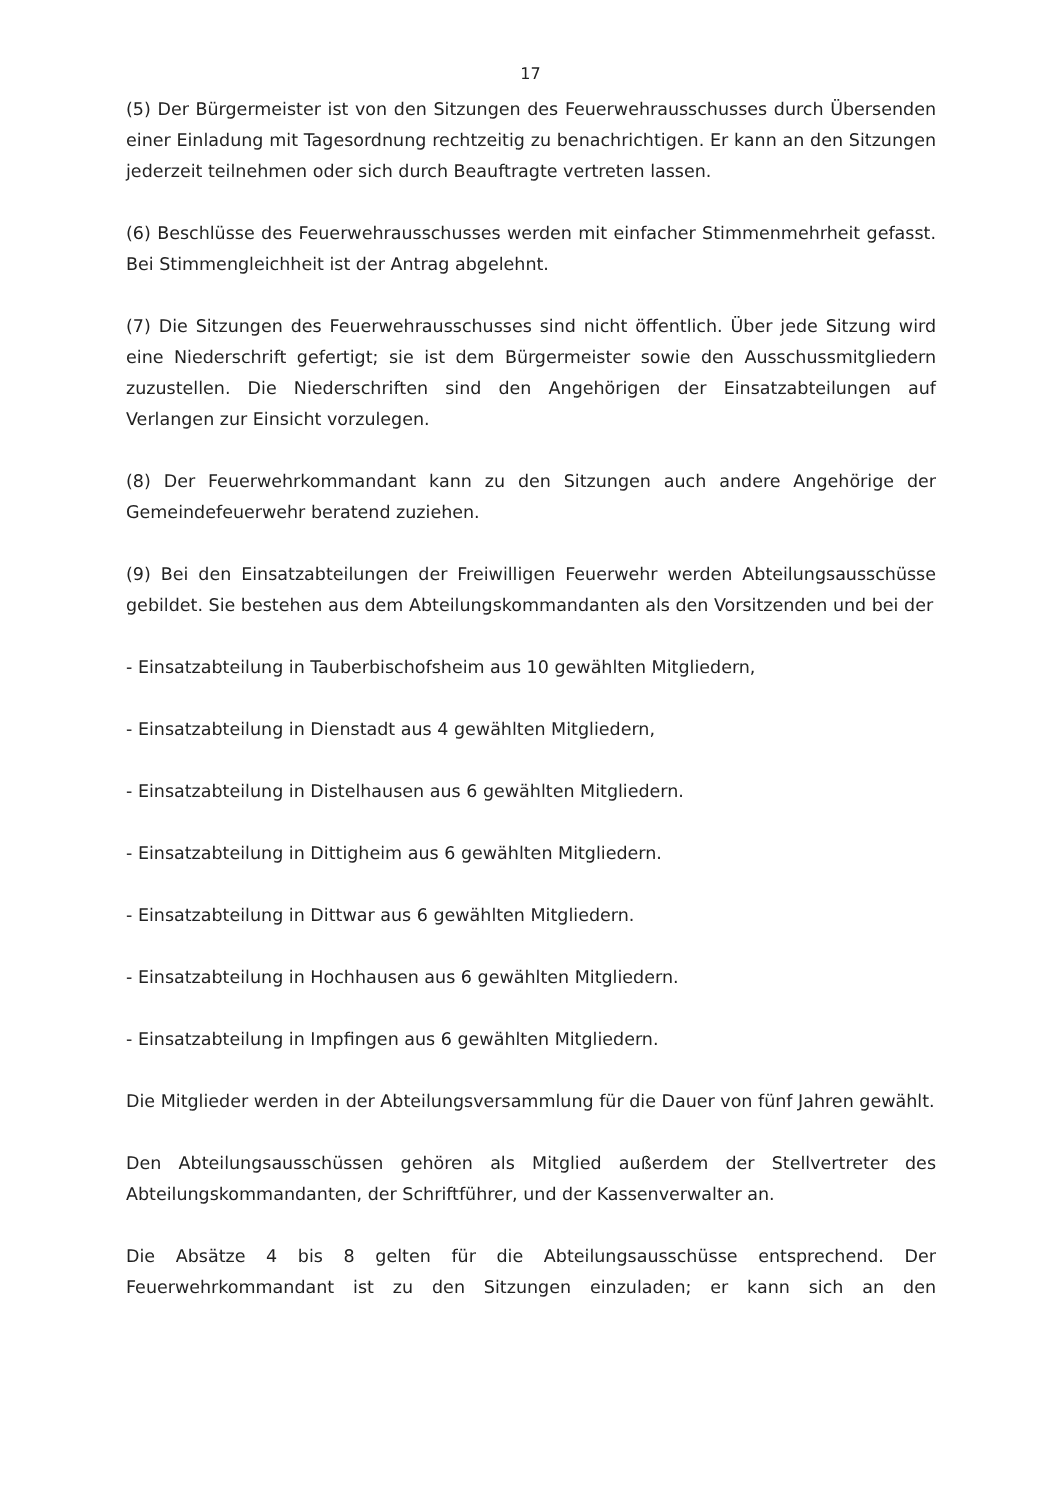17
(5) Der Bürgermeister ist von den Sitzungen des Feuerwehrausschusses durch Übersenden einer Einladung mit Tagesordnung rechtzeitig zu benachrichtigen. Er kann an den Sitzungen jederzeit teilnehmen oder sich durch Beauftragte vertreten lassen.
(6) Beschlüsse des Feuerwehrausschusses werden mit einfacher Stimmenmehrheit gefasst. Bei Stimmengleichheit ist der Antrag abgelehnt.
(7) Die Sitzungen des Feuerwehrausschusses sind nicht öffentlich. Über jede Sitzung wird eine Niederschrift gefertigt; sie ist dem Bürgermeister sowie den Ausschussmitgliedern zuzustellen. Die Niederschriften sind den Angehörigen der Einsatzabteilungen auf Verlangen zur Einsicht vorzulegen.
(8) Der Feuerwehrkommandant kann zu den Sitzungen auch andere Angehörige der Gemeindefeuerwehr beratend zuziehen.
(9) Bei den Einsatzabteilungen der Freiwilligen Feuerwehr werden Abteilungsausschüsse gebildet. Sie bestehen aus dem Abteilungskommandanten als den Vorsitzenden und bei der
- Einsatzabteilung in Tauberbischofsheim aus 10 gewählten Mitgliedern,
- Einsatzabteilung in Dienstadt aus 4 gewählten Mitgliedern,
- Einsatzabteilung in Distelhausen aus 6 gewählten Mitgliedern.
- Einsatzabteilung in Dittigheim aus 6 gewählten Mitgliedern.
- Einsatzabteilung in Dittwar aus 6 gewählten Mitgliedern.
- Einsatzabteilung in Hochhausen aus 6 gewählten Mitgliedern.
- Einsatzabteilung in Impfingen aus 6 gewählten Mitgliedern.
Die Mitglieder werden in der Abteilungsversammlung für die Dauer von fünf Jahren gewählt.
Den Abteilungsausschüssen gehören als Mitglied außerdem der Stellvertreter des Abteilungskommandanten, der Schriftführer, und der Kassenverwalter an.
Die Absätze 4 bis 8 gelten für die Abteilungsausschüsse entsprechend. Der Feuerwehrkommandant ist zu den Sitzungen einzuladen; er kann sich an den